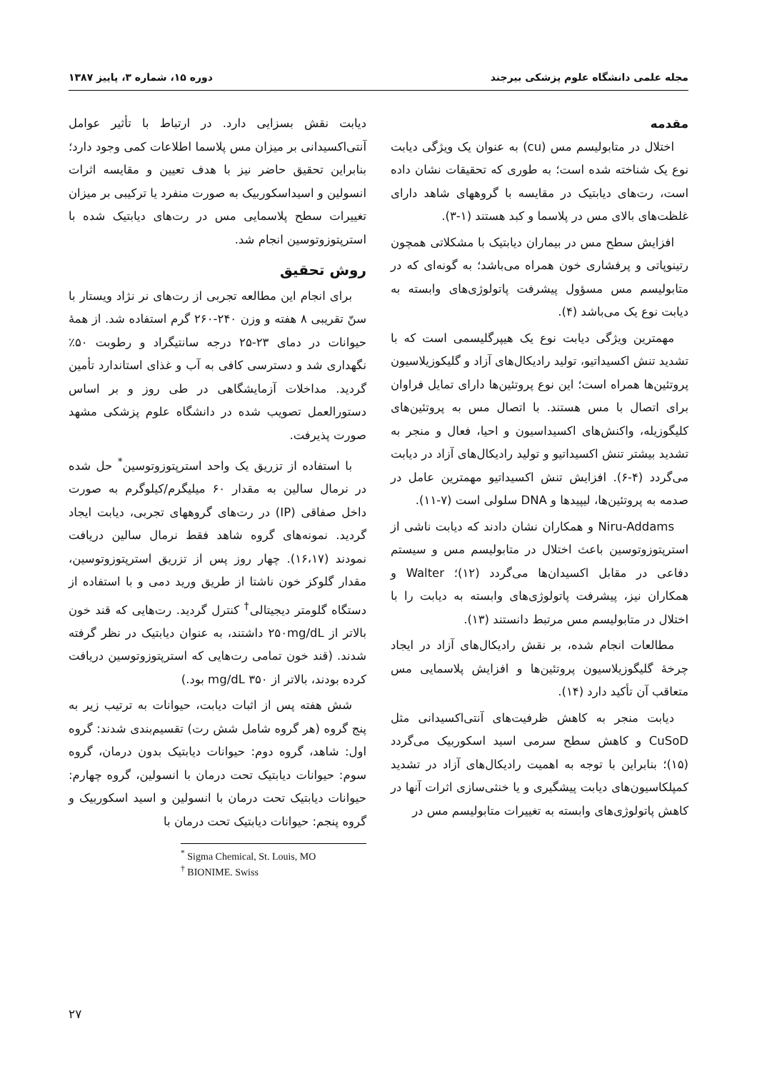مجله علمی دانشگاه علوم پزشکی بیرجند دوره ۱۵، شماره ۳، پاییز ۱۳۸۷
مقدمه
اختلال در متابولیسم مس (cu) به عنوان یک ویژگی دیابت نوع یک شناخته شده است؛ به طوری که تحقیقات نشان داده است، رت‌های دیابتیک در مقایسه با گروههای شاهد دارای غلظت‌های بالای مس در پلاسما و کبد هستند (۱-۳).
افزایش سطح مس در بیماران دیابتیک با مشکلاتی همچون رتینوپاتی و پرفشاری خون همراه می‌باشد؛ به گونه‌ای که در متابولیسم مس مسؤول پیشرفت پاتولوژی‌های وابسته به دیابت نوع یک می‌باشد (۴).
مهمترین ویژگی دیابت نوع یک هیپرگلیسمی است که با تشدید تنش اکسیداتیو، تولید رادیکال‌های آزاد و گلیکوزیلاسیون پروتئین‌ها همراه است؛ این نوع پروتئین‌ها دارای تمایل فراوان برای اتصال با مس هستند. با اتصال مس به پروتئین‌های کلیگوزیله، واکنش‌های اکسیداسیون و احیا، فعال و منجر به تشدید بیشتر تنش اکسیداتیو و تولید رادیکال‌های آزاد در دیابت می‌گردد (۴-۶). افزایش تنش اکسیداتیو مهمترین عامل در صدمه به پروتئین‌ها، لیپیدها و DNA سلولی است (۷-۱۱).
Niru-Addams و همکاران نشان دادند که دیابت ناشی از استرپتوزوتوسین باعث اختلال در متابولیسم مس و سیستم دفاعی در مقابل اکسیدان‌ها می‌گردد (۱۲)؛ Walter و همکاران نیز، پیشرفت پاتولوژی‌های وابسته به دیابت را با اختلال در متابولیسم مس مرتبط دانستند (۱۳).
مطالعات انجام شده، بر نقش رادیکال‌های آزاد در ایجاد چرخهٔ گلیگوزیلاسیون پروتئین‌ها و افزایش پلاسمایی مس متعاقب آن تأکید دارد (۱۴).
دیابت منجر به کاهش ظرفیت‌های آنتی‌اکسیدانی مثل CuSoD و کاهش سطح سرمی اسید اسکوربیک می‌گردد (۱۵)؛ بنابراین با توجه به اهمیت رادیکال‌های آزاد در تشدید کمپلکاسیون‌های دیابت پیشگیری و یا خنثی‌سازی اثرات آنها در کاهش پاتولوژی‌های وابسته به تغییرات متابولیسم مس در
دیابت نقش بسزایی دارد. در ارتباط با تأثیر عوامل آنتی‌اکسیدانی بر میزان مس پلاسما اطلاعات کمی وجود دارد؛ بنابراین تحقیق حاضر نیز با هدف تعیین و مقایسه اثرات انسولین و اسیداسکوربیک به صورت منفرد یا ترکیبی بر میزان تغییرات سطح پلاسمایی مس در رت‌های دیابتیک شده با استرپتوزوتوسین انجام شد.
روش تحقیق
برای انجام این مطالعه تجربی از رت‌های نر نژاد ویستار با سنّ تقریبی ۸ هفته و وزن ۲۴۰-۲۶۰ گرم استفاده شد. از همهٔ حیوانات در دمای ۲۳-۲۵ درجه سانتیگراد و رطوبت ۵۰٪ نگهداری شد و دسترسی کافی به آب و غذای استاندارد تأمین گردید. مداخلات آزمایشگاهی در طی روز و بر اساس دستورالعمل تصویب شده در دانشگاه علوم پزشکی مشهد صورت پذیرفت.
با استفاده از تزریق یک واحد استرپتوزوتوسین<sup>*</sup> حل شده در نرمال سالین به مقدار ۶۰ میلیگرم/کیلوگرم به صورت داخل صفاقی (IP) در رت‌های گروههای تجربی، دیابت ایجاد گردید. نمونه‌های گروه شاهد فقط نرمال سالین دریافت نمودند (۱۶،۱۷). چهار روز پس از تزریق استرپتوزوتوسین، مقدار گلوکز خون ناشتا از طریق ورید دمی و با استفاده از دستگاه گلومتر دیجیتالی<sup>†</sup> کنترل گردید. رت‌هایی که قند خون بالاتر از ۲۵۰mg/dL داشتند، به عنوان دیابتیک در نظر گرفته شدند. (قند خون تمامی رت‌هایی که استرپتوزوتوسین دریافت کرده بودند، بالاتر از ۳۵۰ mg/dL بود.)
شش هفته پس از اثبات دیابت، حیوانات به ترتیب زیر به پنج گروه (هر گروه شامل شش رت) تقسیم‌بندی شدند: گروه اول: شاهد، گروه دوم: حیوانات دیابتیک بدون درمان، گروه سوم: حیوانات دیابتیک تحت درمان با انسولین، گروه چهارم: حیوانات دیابتیک تحت درمان با انسولین و اسید اسکوربیک و گروه پنجم: حیوانات دیابتیک تحت درمان با
<sup>*</sup> Sigma Chemical, St. Louis, MO
<sup>†</sup> BIONIME. Swiss
۲۷